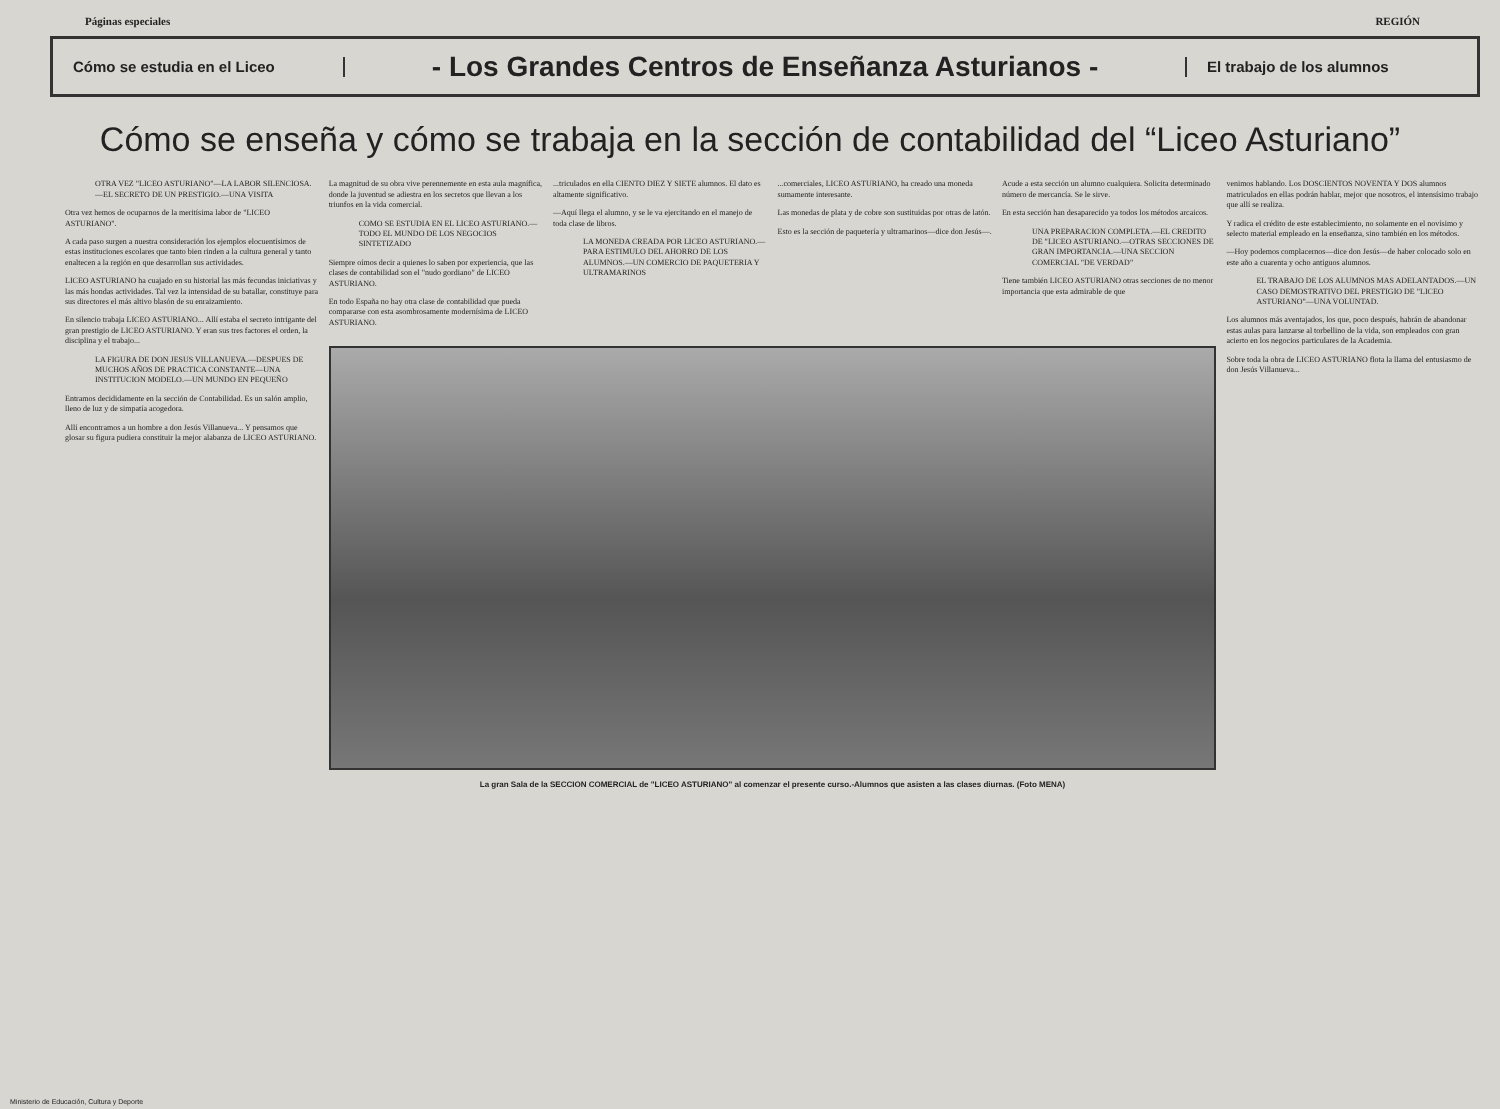Páginas especiales REGIÓN
Cómo se estudia en el Liceo
- Los Grandes Centros de Enseñanza Asturianos -
El trabajo de los alumnos
Cómo se enseña y cómo se trabaja en la sección de contabilidad del “Liceo Asturiano”
OTRA VEZ "LICEO ASTURIANO"—LA LABOR SILENCIOSA.—EL SECRETO DE UN PRESTIGIO.—UNA VISITA
Otra vez hemos de ocuparnos de la meritísima labor de "LICEO ASTURIANO".
A cada paso surgen a nuestra consideración los ejemplos elocuentísimos de estas instituciones escolares que tanto bien rinden a la cultura general y tanto enaltecen a la región en que desarrollan sus actividades.
LICEO ASTURIANO ha cuajado en su historial las más fecundas iniciativas y las más hondas actividades. Tal vez la intensidad de su batallar, constituye para sus directores el más altivo blasón de su enraizamiento.
En silencio trabaja LICEO ASTURIANO... Allí estaba el secreto intrigante del gran prestigio de LICEO ASTURIANO. Y eran sus tres factores el orden, la disciplina y el trabajo...
LA FIGURA DE DON JESUS VILLANUEVA.—DESPUES DE MUCHOS AÑOS DE PRACTICA CONSTANTE—UNA INSTITUCION MODELO.—UN MUNDO EN PEQUEÑO
Entramos decididamente en la sección de Contabilidad. Es un salón amplio, lleno de luz y de simpatía acogedora.
Allí encontramos a un hombre a don Jesús Villanueva... Y pensamos que glosar su figura pudiera constituir la mejor alabanza de LICEO ASTURIANO.
La magnitud de su obra vive perennemente en esta aula magnífica, donde la juventud se adiestra en los secretos que llevan a los triunfos en la vida comercial.
COMO SE ESTUDIA EN EL LICEO ASTURIANO.—TODO EL MUNDO DE LOS NEGOCIOS SINTETIZADO
Siempre oímos decir a quienes lo saben por experiencia, que las clases de contabilidad son el "nudo gordiano" de LICEO ASTURIANO.
En todo España no hay otra clase de contabilidad que pueda compararse con esta asombrosamente modernísima de LICEO ASTURIANO.
...triculados en ella CIENTO DIEZ Y SIETE alumnos. El dato es altamente significativo.
—Aquí llega el alumno, y se le va ejercitando en el manejo de toda clase de libros.
LA MONEDA CREADA POR LICEO ASTURIANO.—PARA ESTIMULO DEL AHORRO DE LOS ALUMNOS.—UN COMERCIO DE PAQUETERIA Y ULTRAMARINOS
...comerciales, LICEO ASTURIANO, ha creado una moneda sumamente interesante.
Las monedas de plata y de cobre son sustituidas por otras de latón.
Esto es la sección de paquetería y ultramarinos—dice don Jesús—.
Acude a esta sección un alumno cualquiera. Solicita determinado número de mercancía. Se le sirve.
En esta sección han desaparecido ya todos los métodos arcaicos.
UNA PREPARACION COMPLETA.—EL CREDITO DE "LICEO ASTURIANO.—OTRAS SECCIONES DE GRAN IMPORTANCIA.—UNA SECCION COMERCIAL "DE VERDAD"
Tiene también LICEO ASTURIANO otras secciones de no menor importancia que esta admirable de que
La gran Sala de la SECCION COMERCIAL de "LICEO ASTURIANO" al comenzar el presente curso.-Alumnos que asisten a las clases diurnas. (Foto MENA)
venimos hablando. Los DOSCIENTOS NOVENTA Y DOS alumnos matriculados en ellas podrán hablar, mejor que nosotros, el intensísimo trabajo que allí se realiza.
Y radica el crédito de este establecimiento, no solamente en el novísimo y selecto material empleado en la enseñanza, sino también en los métodos.
—Hoy podemos complacernos—dice don Jesús—de haber colocado solo en este año a cuarenta y ocho antiguos alumnos.
EL TRABAJO DE LOS ALUMNOS MAS ADELANTADOS.—UN CASO DEMOSTRATIVO DEL PRESTIGIO DE "LICEO ASTURIANO"—UNA VOLUNTAD.
Los alumnos más aventajados, los que, poco después, habrán de abandonar estas aulas para lanzarse al torbellino de la vida, son empleados con gran acierto en los negocios particulares de la Academia.
Sobre toda la obra de LICEO ASTURIANO flota la llama del entusiasmo de don Jesús Villanueva...
Ministerio de Educación, Cultura y Deporte